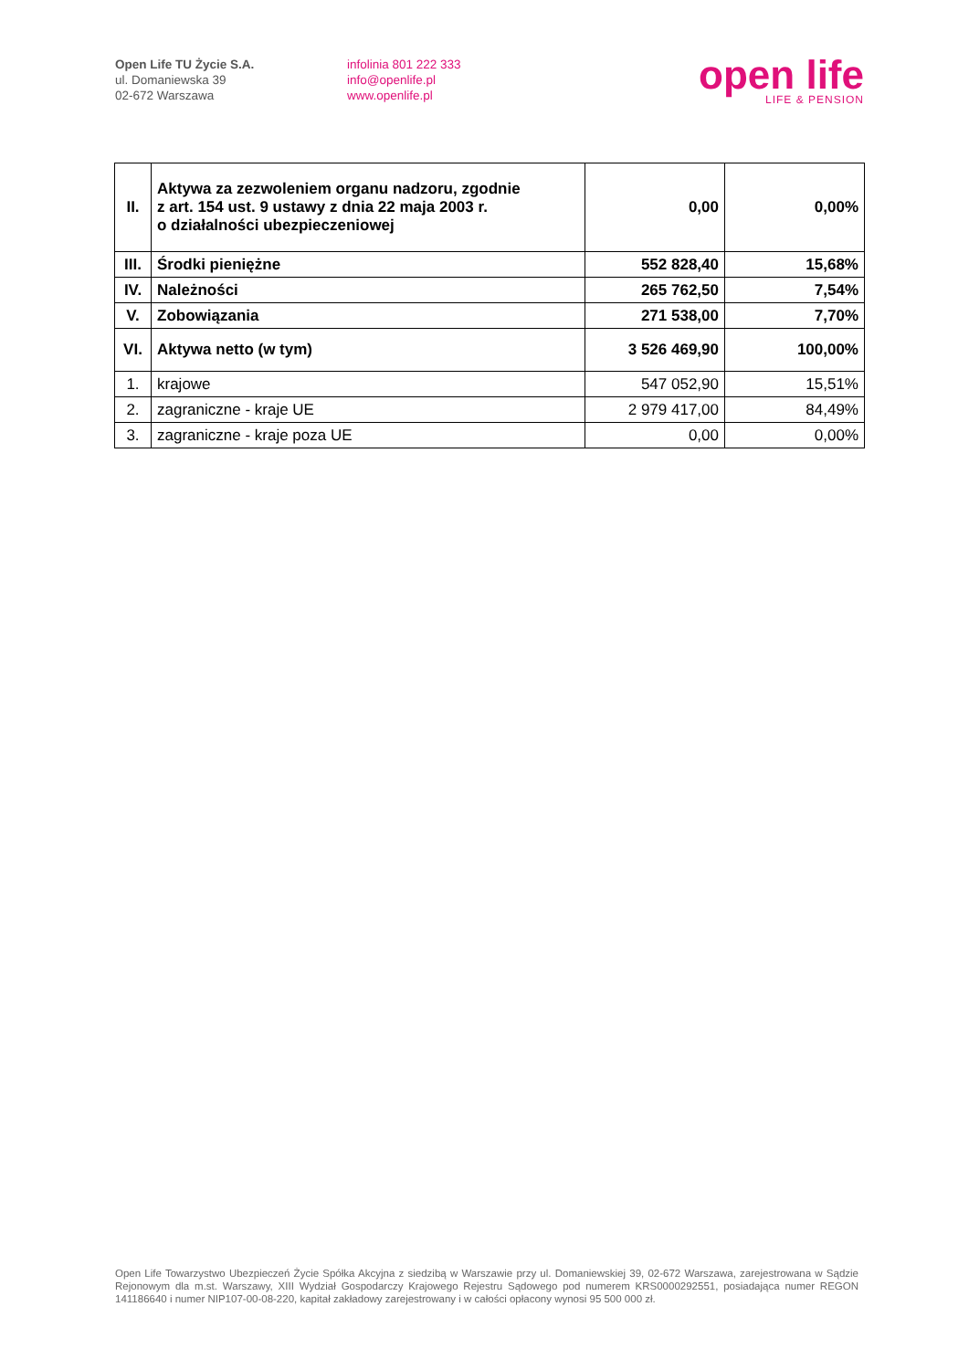Open Life TU Życie S.A.
ul. Domaniewska 39
02-672 Warszawa
infolinia 801 222 333
info@openlife.pl
www.openlife.pl
open life
LIFE & PENSION
| II. | Aktywa za zezwoleniem organu nadzoru, zgodnie z art. 154 ust. 9 ustawy z dnia 22 maja 2003 r. o działalności ubezpieczeniowej | 0,00 | 0,00% |
| III. | Środki pieniężne | 552 828,40 | 15,68% |
| IV. | Należności | 265 762,50 | 7,54% |
| V. | Zobowiązania | 271 538,00 | 7,70% |
| VI. | Aktywa netto (w tym) | 3 526 469,90 | 100,00% |
| 1. | krajowe | 547 052,90 | 15,51% |
| 2. | zagraniczne - kraje UE | 2 979 417,00 | 84,49% |
| 3. | zagraniczne - kraje poza UE | 0,00 | 0,00% |
Open Life Towarzystwo Ubezpieczeń Życie Spółka Akcyjna z siedzibą w Warszawie przy ul. Domaniewskiej 39, 02-672 Warszawa, zarejestrowana w Sądzie Rejonowym dla m.st. Warszawy, XIII Wydział Gospodarczy Krajowego Rejestru Sądowego pod numerem KRS0000292551, posiadająca numer REGON 141186640 i numer NIP107-00-08-220, kapitał zakładowy zarejestrowany i w całości opłacony wynosi 95 500 000 zł.